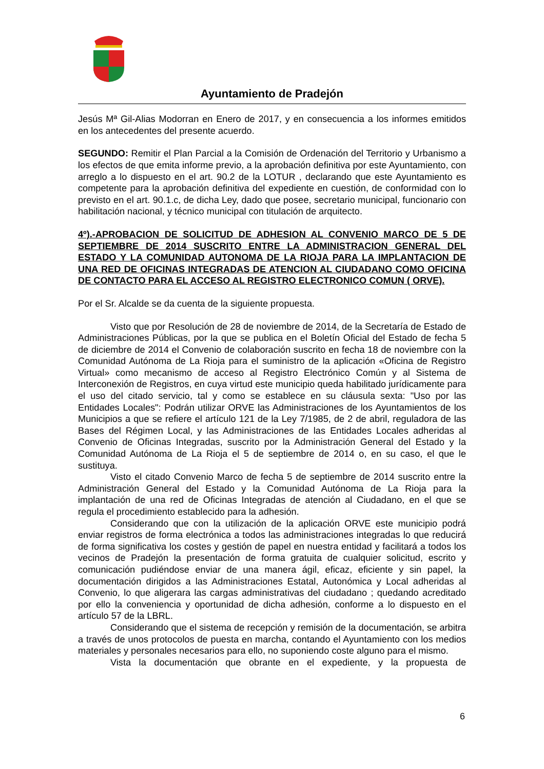Ayuntamiento de Pradejón
Jesús Mª Gil-Alias Modorran en Enero de 2017, y en consecuencia a los informes emitidos en los antecedentes del presente acuerdo.
SEGUNDO: Remitir el Plan Parcial a la Comisión de Ordenación del Territorio y Urbanismo a los efectos de que emita informe previo, a la aprobación definitiva por este Ayuntamiento, con arreglo a lo dispuesto en el art. 90.2 de la LOTUR , declarando que este Ayuntamiento es competente para la aprobación definitiva del expediente en cuestión, de conformidad con lo previsto en el art. 90.1.c, de dicha Ley, dado que posee, secretario municipal, funcionario con habilitación nacional, y técnico municipal con titulación de arquitecto.
4º).-APROBACION DE SOLICITUD DE ADHESION AL CONVENIO MARCO DE 5 DE SEPTIEMBRE DE 2014 SUSCRITO ENTRE LA ADMINISTRACION GENERAL DEL ESTADO Y LA COMUNIDAD AUTONOMA DE LA RIOJA PARA LA IMPLANTACION DE UNA RED DE OFICINAS INTEGRADAS DE ATENCION AL CIUDADANO COMO OFICINA DE CONTACTO PARA EL ACCESO AL REGISTRO ELECTRONICO COMUN ( ORVE).
Por el Sr. Alcalde se da cuenta de la siguiente propuesta.
Visto que por Resolución de 28 de noviembre de 2014, de la Secretaría de Estado de Administraciones Públicas, por la que se publica en el Boletín Oficial del Estado de fecha 5 de diciembre de 2014 el Convenio de colaboración suscrito en fecha 18 de noviembre con la Comunidad Autónoma de La Rioja para el suministro de la aplicación «Oficina de Registro Virtual» como mecanismo de acceso al Registro Electrónico Común y al Sistema de Interconexión de Registros, en cuya virtud este municipio queda habilitado jurídicamente para el uso del citado servicio, tal y como se establece en su cláusula sexta: "Uso por las Entidades Locales": Podrán utilizar ORVE las Administraciones de los Ayuntamientos de los Municipios a que se refiere el artículo 121 de la Ley 7/1985, de 2 de abril, reguladora de las Bases del Régimen Local, y las Administraciones de las Entidades Locales adheridas al Convenio de Oficinas Integradas, suscrito por la Administración General del Estado y la Comunidad Autónoma de La Rioja el 5 de septiembre de 2014 o, en su caso, el que le sustituya.
Visto el citado Convenio Marco de fecha 5 de septiembre de 2014 suscrito entre la Administración General del Estado y la Comunidad Autónoma de La Rioja para la implantación de una red de Oficinas Integradas de atención al Ciudadano, en el que se regula el procedimiento establecido para la adhesión.
Considerando que con la utilización de la aplicación ORVE este municipio podrá enviar registros de forma electrónica a todos las administraciones integradas lo que reducirá de forma significativa los costes y gestión de papel en nuestra entidad y facilitará a todos los vecinos de Pradejón la presentación de forma gratuita de cualquier solicitud, escrito y comunicación pudiéndose enviar de una manera ágil, eficaz, eficiente y sin papel, la documentación dirigidos a las Administraciones Estatal, Autonómica y Local adheridas al Convenio, lo que aligerara las cargas administrativas del ciudadano ; quedando acreditado por ello la conveniencia y oportunidad de dicha adhesión, conforme a lo dispuesto en el artículo 57 de la LBRL.
Considerando que el sistema de recepción y remisión de la documentación, se arbitra a través de unos protocolos de puesta en marcha, contando el Ayuntamiento con los medios materiales y personales necesarios para ello, no suponiendo coste alguno para el mismo.
Vista la documentación que obrante en el expediente, y la propuesta de
6